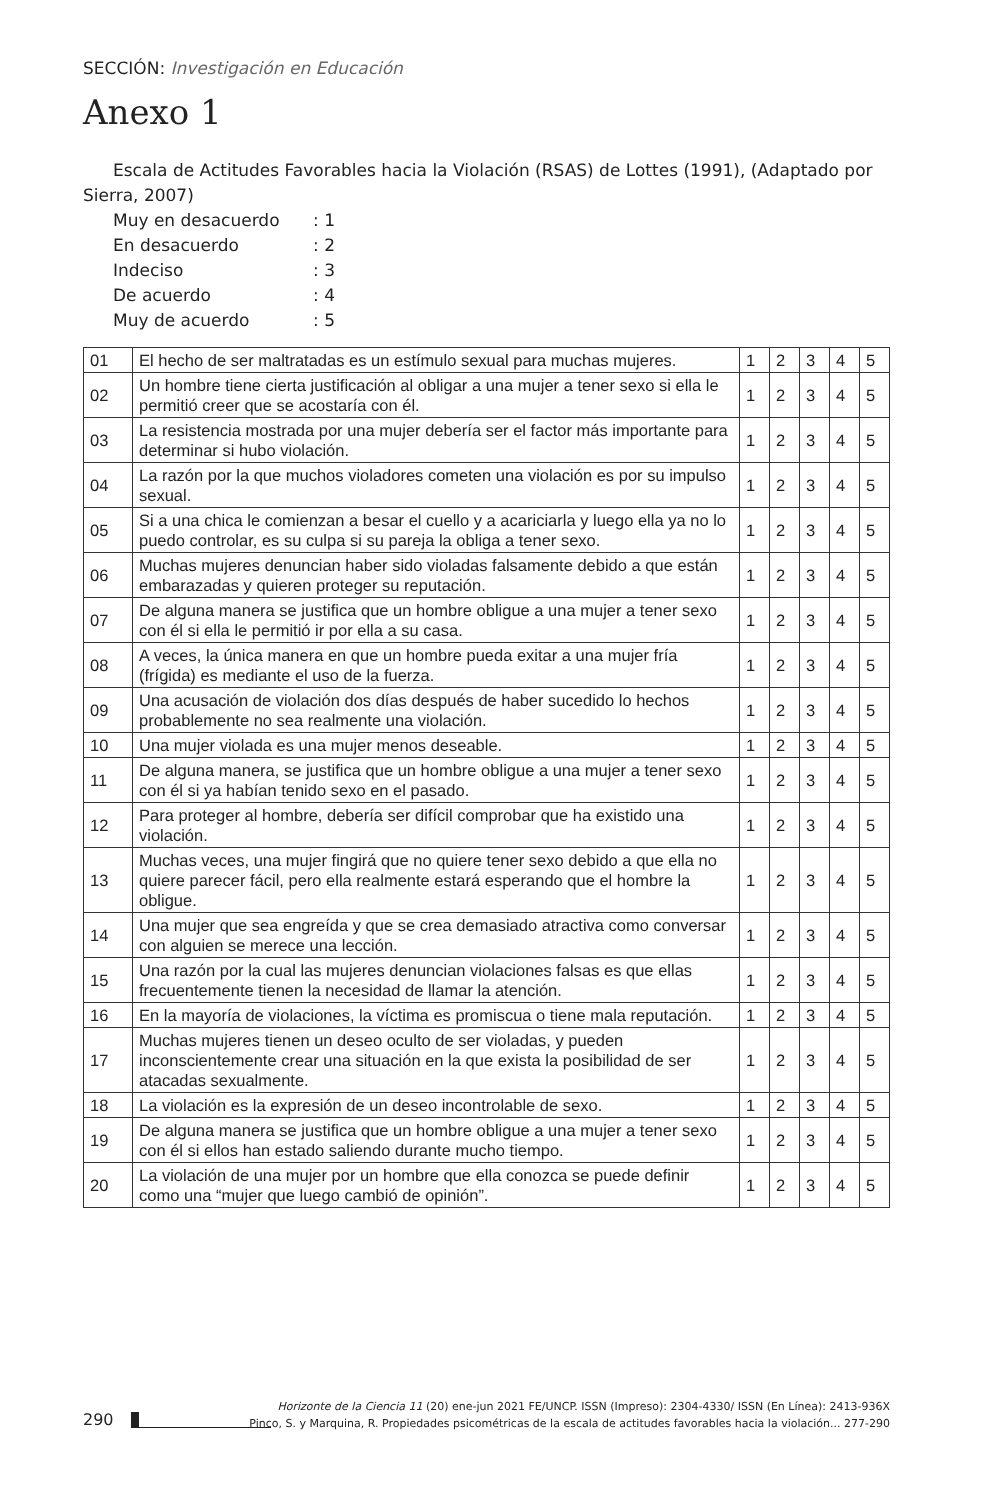SECCIÓN: Investigación en Educación
Anexo 1
Escala de Actitudes Favorables hacia la Violación (RSAS) de Lottes (1991), (Adaptado por Sierra, 2007)
Muy en desacuerdo: 1
En desacuerdo: 2
Indeciso: 3
De acuerdo: 4
Muy de acuerdo: 5
| 01 | El hecho de ser maltratadas es un estímulo sexual para muchas mujeres. | 1 | 2 | 3 | 4 | 5 |
| 02 | Un hombre tiene cierta justificación al obligar a una mujer a tener sexo si ella le permitió creer que se acostaría con él. | 1 | 2 | 3 | 4 | 5 |
| 03 | La resistencia mostrada por una mujer debería ser el factor más importante para determinar si hubo violación. | 1 | 2 | 3 | 4 | 5 |
| 04 | La razón por la que muchos violadores cometen una violación es por su impulso sexual. | 1 | 2 | 3 | 4 | 5 |
| 05 | Si a una chica le comienzan a besar el cuello y a acariciarla y luego ella ya no lo puedo controlar, es su culpa si su pareja la obliga a tener sexo. | 1 | 2 | 3 | 4 | 5 |
| 06 | Muchas mujeres denuncian haber sido violadas falsamente debido a que están embarazadas y quieren proteger su reputación. | 1 | 2 | 3 | 4 | 5 |
| 07 | De alguna manera se justifica que un hombre obligue a una mujer a tener sexo con él si ella le permitió ir por ella a su casa. | 1 | 2 | 3 | 4 | 5 |
| 08 | A veces, la única manera en que un hombre pueda exitar a una mujer fría (frígida) es mediante el uso de la fuerza. | 1 | 2 | 3 | 4 | 5 |
| 09 | Una acusación de violación dos días después de haber sucedido lo hechos probablemente no sea realmente una violación. | 1 | 2 | 3 | 4 | 5 |
| 10 | Una mujer violada es una mujer menos deseable. | 1 | 2 | 3 | 4 | 5 |
| 11 | De alguna manera, se justifica que un hombre obligue a una mujer a tener sexo con él si ya habían tenido sexo en el pasado. | 1 | 2 | 3 | 4 | 5 |
| 12 | Para proteger al hombre, debería ser difícil comprobar que ha existido una violación. | 1 | 2 | 3 | 4 | 5 |
| 13 | Muchas veces, una mujer fingirá que no quiere tener sexo debido a que ella no quiere parecer fácil, pero ella realmente estará esperando que el hombre la obligue. | 1 | 2 | 3 | 4 | 5 |
| 14 | Una mujer que sea engreída y que se crea demasiado atractiva como conversar con alguien se merece una lección. | 1 | 2 | 3 | 4 | 5 |
| 15 | Una razón por la cual las mujeres denuncian violaciones falsas es que ellas frecuentemente tienen la necesidad de llamar la atención. | 1 | 2 | 3 | 4 | 5 |
| 16 | En la mayoría de violaciones, la víctima es promiscua o tiene mala reputación. | 1 | 2 | 3 | 4 | 5 |
| 17 | Muchas mujeres tienen un deseo oculto de ser violadas, y pueden inconscientemente crear una situación en la que exista la posibilidad de ser atacadas sexualmente. | 1 | 2 | 3 | 4 | 5 |
| 18 | La violación es la expresión de un deseo incontrolable de sexo. | 1 | 2 | 3 | 4 | 5 |
| 19 | De alguna manera se justifica que un hombre obligue a una mujer a tener sexo con él si ellos han estado saliendo durante mucho tiempo. | 1 | 2 | 3 | 4 | 5 |
| 20 | La violación de una mujer por un hombre que ella conozca se puede definir como una “mujer que luego cambió de opinión”. | 1 | 2 | 3 | 4 | 5 |
290
Horizonte de la Ciencia 11 (20) ene-jun 2021 FE/UNCP. ISSN (Impreso): 2304-4330/ ISSN (En Línea): 2413-936X
Pinco, S. y Marquina, R. Propiedades psicométricas de la escala de actitudes favorables hacia la violación... 277-290